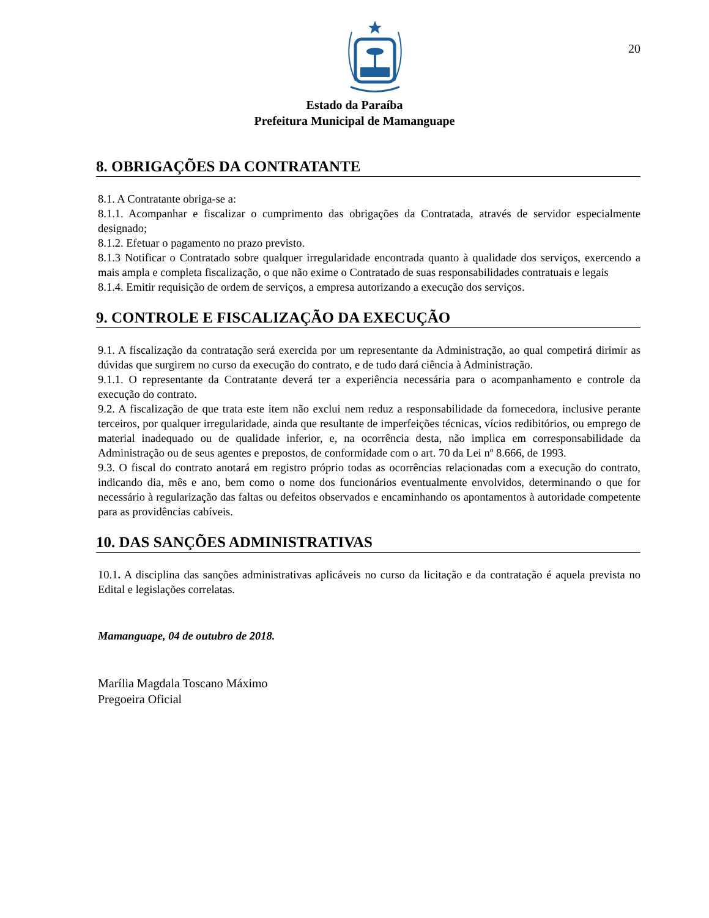20
Estado da Paraíba
Prefeitura Municipal de Mamanguape
8. OBRIGAÇÕES DA CONTRATANTE
8.1. A Contratante obriga-se a:
8.1.1. Acompanhar e fiscalizar o cumprimento das obrigações da Contratada, através de servidor especialmente designado;
8.1.2. Efetuar o pagamento no prazo previsto.
8.1.3 Notificar o Contratado sobre qualquer irregularidade encontrada quanto à qualidade dos serviços, exercendo a mais ampla e completa fiscalização, o que não exime o Contratado de suas responsabilidades contratuais e legais
8.1.4. Emitir requisição de ordem de serviços, a empresa autorizando a execução dos serviços.
9. CONTROLE E FISCALIZAÇÃO DA EXECUÇÃO
9.1. A fiscalização da contratação será exercida por um representante da Administração, ao qual competirá dirimir as dúvidas que surgirem no curso da execução do contrato, e de tudo dará ciência à Administração.
9.1.1. O representante da Contratante deverá ter a experiência necessária para o acompanhamento e controle da execução do contrato.
9.2. A fiscalização de que trata este item não exclui nem reduz a responsabilidade da fornecedora, inclusive perante terceiros, por qualquer irregularidade, ainda que resultante de imperfeições técnicas, vícios redibitórios, ou emprego de material inadequado ou de qualidade inferior, e, na ocorrência desta, não implica em corresponsabilidade da Administração ou de seus agentes e prepostos, de conformidade com o art. 70 da Lei nº 8.666, de 1993.
9.3. O fiscal do contrato anotará em registro próprio todas as ocorrências relacionadas com a execução do contrato, indicando dia, mês e ano, bem como o nome dos funcionários eventualmente envolvidos, determinando o que for necessário à regularização das faltas ou defeitos observados e encaminhando os apontamentos à autoridade competente para as providências cabíveis.
10. DAS SANÇÕES ADMINISTRATIVAS
10.1. A disciplina das sanções administrativas aplicáveis no curso da licitação e da contratação é aquela prevista no Edital e legislações correlatas.
Mamanguape, 04 de outubro de 2018.
Marília Magdala Toscano Máximo
Pregoeira Oficial